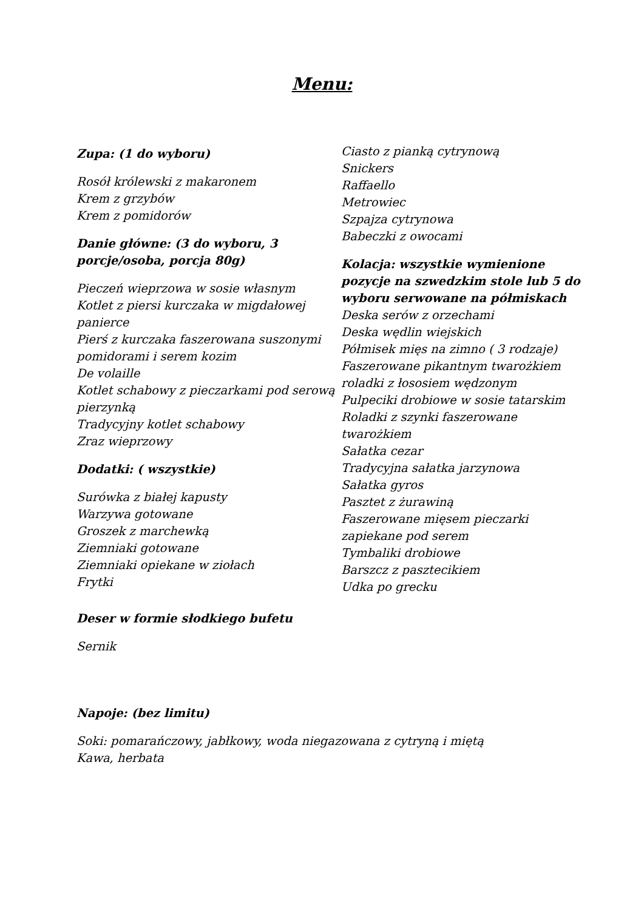Menu:
Zupa: (1 do wyboru)
Rosół królewski z makaronem
Krem z grzybów
Krem z pomidorów
Danie główne: (3 do wyboru, 3 porcje/osoba, porcja 80g)
Pieczeń wieprzowa w sosie własnym
Kotlet z piersi kurczaka w migdałowej panierce
Pierś z kurczaka faszerowana suszonymi pomidorami i serem kozim
De volaille
Kotlet schabowy z pieczarkami pod serową pierzynką
Tradycyjny kotlet schabowy
Zraz wieprzowy
Dodatki: ( wszystkie)
Surówka z białej kapusty
Warzywa gotowane
Groszek z marchewką
Ziemniaki gotowane
Ziemniaki opiekane w ziołach
Frytki
Deser w formie słodkiego bufetu
Sernik
Ciasto z pianką cytrynową
Snickers
Raffaello
Metrowiec
Szpajza cytrynowa
Babeczki z owocami
Kolacja: wszystkie wymienione pozycje na szwedzkim stole lub 5 do wyboru serwowane na półmiskach
Deska serów z orzechami
Deska wędlin wiejskich
Półmisek mięs na zimno ( 3 rodzaje)
Faszerowane pikantnym twarożkiem roladki z łososiem wędzonym
Pulpeciki drobiowe w sosie tatarskim
Roladki z szynki faszerowane twarożkiem
Sałatka cezar
Tradycyjna sałatka jarzynowa
Sałatka gyros
Pasztet z żurawiną
Faszerowane mięsem pieczarki zapiekane pod serem
Tymbaliki drobiowe
Barszcz z pasztecikiem
Udka po grecku
Napoje: (bez limitu)
Soki: pomarańczowy, jabłkowy, woda niegazowana z cytryną i miętą
Kawa, herbata